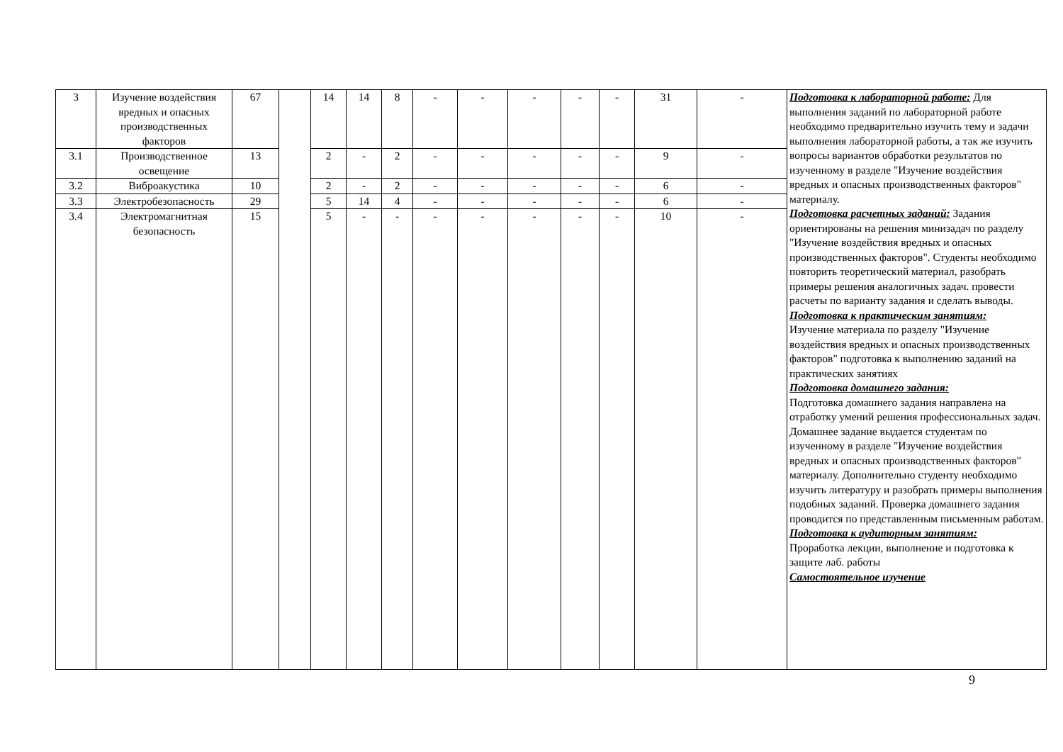| 3 | Изучение воздействия вредных и опасных производственных факторов | 67 | | 14 | 14 | 8 | - | - | - | - | - | 31 | - | Подготовка к лабораторной работе: Для выполнения заданий по лабораторной работе необходимо предварительно изучить тему и задачи выполнения лабораторной работы, а так же изучить вопросы вариантов обработки результатов по изученному в разделе "Изучение воздействия вредных и опасных производственных факторов" материалу. Подготовка расчетных заданий: Задания ориентированы на решения минизадач по разделу "Изучение воздействия вредных и опасных производственных факторов". Студенты необходимо повторить теоретический материал, разобрать примеры решения аналогичных задач. провести расчеты по варианту задания и сделать выводы. Подготовка к практическим занятиям: Изучение материала по разделу "Изучение воздействия вредных и опасных производственных факторов" подготовка к выполнению заданий на практических занятиях Подготовка домашнего задания: Подготовка домашнего задания направлена на отработку умений решения профессиональных задач. Домашнее задание выдается студентам по изученному в разделе "Изучение воздействия вредных и опасных производственных факторов" материалу. Дополнительно студенту необходимо изучить литературу и разобрать примеры выполнения подобных заданий. Проверка домашнего задания проводится по представленным письменным работам. Подготовка к аудиторным занятиям: Проработка лекции, выполнение и подготовка к защите лаб. работы Самостоятельное изучение |
| 3.1 | Производственное освещение | 13 | | 2 | - | 2 | - | - | - | - | - | 9 | - | |
| 3.2 | Виброакустика | 10 | | 2 | - | 2 | - | - | - | - | - | 6 | - | |
| 3.3 | Электробезопасность | 29 | | 5 | 14 | 4 | - | - | - | - | - | 6 | - | |
| 3.4 | Электромагнитная безопасность | 15 | | 5 | - | - | - | - | - | - | - | 10 | - | |
9